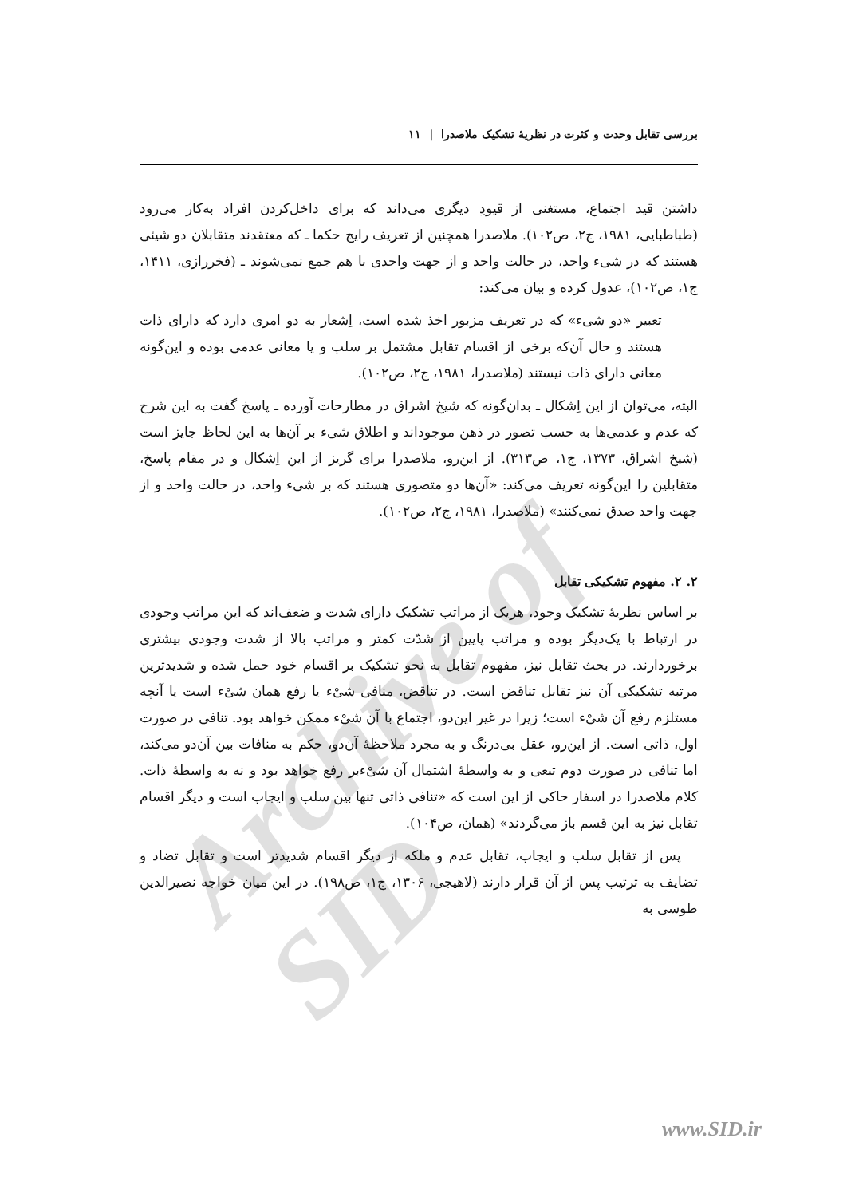Archive of SID
بررسی تقابل وحدت و کثرت در نظریهٔ تشکیک ملاصدرا | ۱۱
داشتن قید اجتماع، مستغنی از قیودِ دیگری می‌داند که برای داخل‌کردن افراد به‌کار می‌رود (طباطبایی، ۱۹۸۱، ج۲، ص۱۰۲). ملاصدرا همچنین از تعریف رایج حکما ـ که معتقدند متقابلان دو شیئی هستند که در شیء واحد، در حالت واحد و از جهت واحدی با هم جمع نمی‌شوند ـ (فخررازی، ۱۴۱۱، ج۱، ص۱۰۲)، عدول کرده و بیان می‌کند:
تعبیر «دو شیء» که در تعریف مزبور اخذ شده است، اِشعار به دو امری دارد که دارای ذات هستند و حال آن‌که برخی از اقسام تقابل مشتمل بر سلب و یا معانی عدمی بوده و این‌گونه معانی دارای ذات نیستند (ملاصدرا، ۱۹۸۱، ج۲، ص۱۰۲).
البته، می‌توان از این اِشکال ـ بدان‌گونه که شیخ اشراق در مطارحات آورده ـ پاسخ گفت به این شرح که عدم و عدمی‌ها به حسب تصور در ذهن موجوداند و اطلاق شیء بر آن‌ها به این لحاظ جایز است (شیخ اشراق، ۱۳۷۳، ج۱، ص۳۱۳). از این‌رو، ملاصدرا برای گریز از این اِشکال و در مقام پاسخ، متقابلین را این‌گونه تعریف می‌کند: «آن‌ها دو متصوری هستند که بر شیء واحد، در حالت واحد و از جهت واحد صدق نمی‌کنند» (ملاصدرا، ۱۹۸۱، ج۲، ص۱۰۲).
۲. ۲. مفهوم تشکیکی تقابل
بر اساس نظریهٔ تشکیک وجود، هریک از مراتب تشکیک دارای شدت و ضعف‌اند که این مراتب وجودی در ارتباط با یک‌دیگر بوده و مراتب پایین از شدّت کمتر و مراتب بالا از شدت وجودی بیشتری برخوردارند. در بحث تقابل نیز، مفهوم تقابل به نحو تشکیک بر اقسام خود حمل شده و شدیدترین مرتبه تشکیکی آن نیز تقابل تناقض است. در تناقض، منافی شیْء یا رفع همان شیْء است یا آنچه مستلزم رفع آن شیْء است؛ زیرا در غیر این‌دو، اجتماع با آن شیْء ممکن خواهد بود. تنافی در صورت اول، ذاتی است. از این‌رو، عقل بی‌درنگ و به مجرد ملاحظهٔ آن‌دو، حکم به منافات بین آن‌دو می‌کند، اما تنافی در صورت دوم تبعی و به واسطهٔ اشتمال آن شیْء‌بر رفع خواهد بود و نه به واسطهٔ ذات. کلام ملاصدرا در اسفار حاکی از این است که «تنافی ذاتی تنها بین سلب و ایجاب است و دیگر اقسام تقابل نیز به این قسم باز می‌گردند» (همان، ص۱۰۴).
پس از تقابل سلب و ایجاب، تقابل عدم و ملکه از دیگر اقسام شدیدتر است و تقابل تضاد و تضایف به ترتیب پس از آن قرار دارند (لاهیجی، ۱۳۰۶، ج۱، ص۱۹۸). در این میان خواجه نصیرالدین طوسی به
www.SID.ir